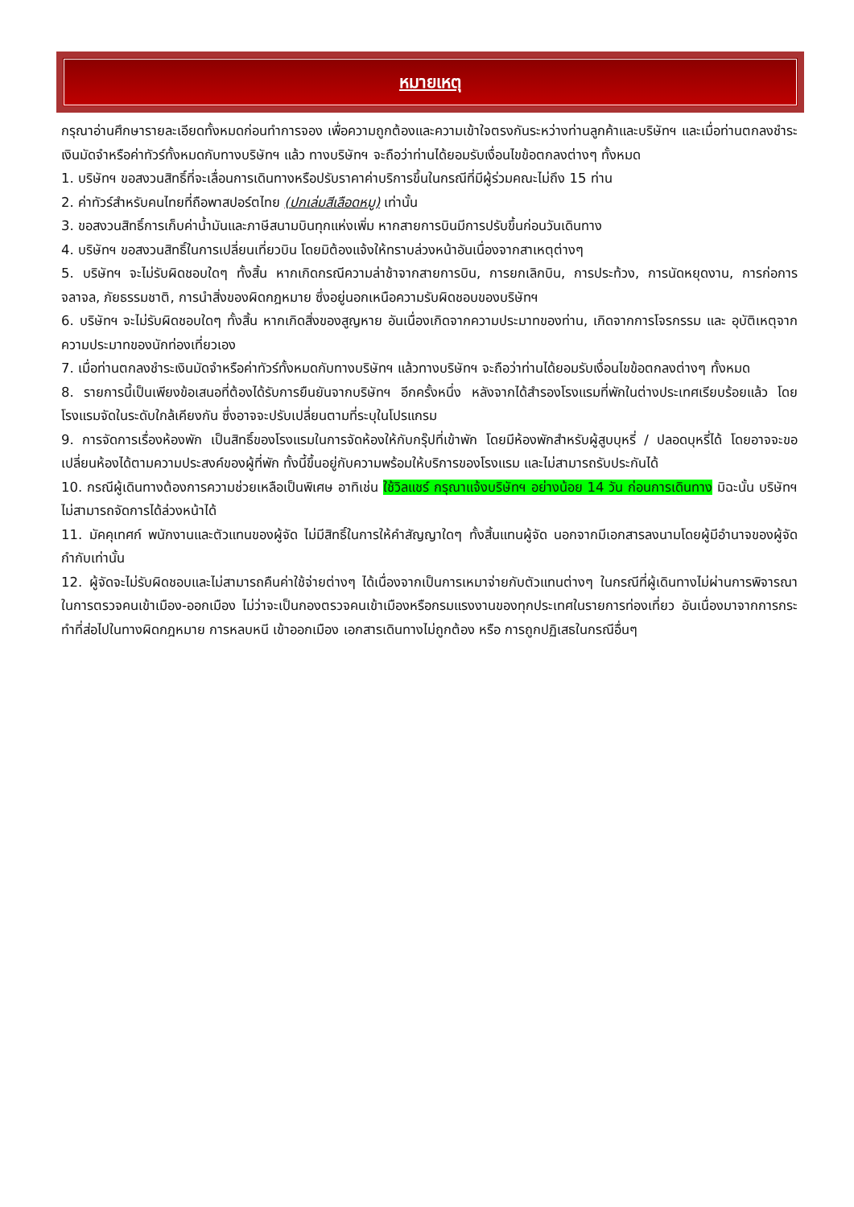หมายเหตุ
กรุณาอ่านศึกษารายละเอียดทั้งหมดก่อนทำการจอง เพื่อความถูกต้องและความเข้าใจตรงกันระหว่างท่านลูกค้าและบริษัทฯ และเมื่อท่านตกลงชำระเงินมัดจำหรือค่าทัวร์ทั้งหมดกับทางบริษัทฯ แล้ว ทางบริษัทฯ จะถือว่าท่านได้ยอมรับเงื่อนไขข้อตกลงต่างๆ ทั้งหมด
1. บริษัทฯ ขอสงวนสิทธิ์ที่จะเลื่อนการเดินทางหรือปรับราคาค่าบริการขึ้นในกรณีที่มีผู้ร่วมคณะไม่ถึง 15 ท่าน
2. ค่าทัวร์สำหรับคนไทยที่ถือพาสปอร์ตไทย (ปกเล่มสีเลือดหมู) เท่านั้น
3. ขอสงวนสิทธิ์การเก็บค่าน้ำมันและภาษีสนามบินทุกแห่งเพิ่ม หากสายการบินมีการปรับขึ้นก่อนวันเดินทาง
4. บริษัทฯ ขอสงวนสิทธิ์ในการเปลี่ยนเที่ยวบิน โดยมิต้องแจ้งให้ทราบล่วงหน้าอันเนื่องจากสาเหตุต่างๆ
5. บริษัทฯ จะไม่รับผิดชอบใดๆ ทั้งสิ้น หากเกิดกรณีความล่าช้าจากสายการบิน, การยกเลิกบิน, การประท้วง, การนัดหยุดงาน, การก่อการจลาจล, ภัยธรรมชาติ, การนำสิ่งของผิดกฎหมาย ซึ่งอยู่นอกเหนือความรับผิดชอบของบริษัทฯ
6. บริษัทฯ จะไม่รับผิดชอบใดๆ ทั้งสิ้น หากเกิดสิ่งของสูญหาย อันเนื่องเกิดจากความประมาทของท่าน, เกิดจากการโจรกรรม และ อุบัติเหตุจากความประมาทของนักท่องเที่ยวเอง
7. เมื่อท่านตกลงชำระเงินมัดจำหรือค่าทัวร์ทั้งหมดกับทางบริษัทฯ แล้วทางบริษัทฯ จะถือว่าท่านได้ยอมรับเงื่อนไขข้อตกลงต่างๆ ทั้งหมด
8. รายการนี้เป็นเพียงข้อเสนอที่ต้องได้รับการยืนยันจากบริษัทฯ อีกครั้งหนึ่ง หลังจากได้สำรองโรงแรมที่พักในต่างประเทศเรียบร้อยแล้ว โดยโรงแรมจัดในระดับใกล้เคียงกัน ซึ่งอาจจะปรับเปลี่ยนตามที่ระบุในโปรแกรม
9. การจัดการเรื่องห้องพัก เป็นสิทธิ์ของโรงแรมในการจัดห้องให้กับกรุ๊ปที่เข้าพัก โดยมีห้องพักสำหรับผู้สูบบุหรี่ / ปลอดบุหรี่ได้ โดยอาจจะขอเปลี่ยนห้องได้ตามความประสงค์ของผู้ที่พัก ทั้งนี้ขึ้นอยู่กับความพร้อมให้บริการของโรงแรม และไม่สามารถรับประกันได้
10. กรณีผู้เดินทางต้องการความช่วยเหลือเป็นพิเศษ อาทิเช่น ใช้วิลแชร์ กรุณาแจ้งบริษัทฯ อย่างน้อย 14 วัน ก่อนการเดินทาง มิฉะนั้น บริษัทฯ ไม่สามารถจัดการได้ล่วงหน้าได้
11. มัคคุเทศก์ พนักงานและตัวแทนของผู้จัด ไม่มีสิทธิ์ในการให้คำสัญญาใดๆ ทั้งสิ้นแทนผู้จัด นอกจากมีเอกสารลงนามโดยผู้มีอำนาจของผู้จัดกำกับเท่านั้น
12. ผู้จัดจะไม่รับผิดชอบและไม่สามารถคืนค่าใช้จ่ายต่างๆ ได้เนื่องจากเป็นการเหมาจ่ายกับตัวแทนต่างๆ ในกรณีที่ผู้เดินทางไม่ผ่านการพิจารณาในการตรวจคนเข้าเมือง-ออกเมือง ไม่ว่าจะเป็นกองตรวจคนเข้าเมืองหรือกรมแรงงานของทุกประเทศในรายการท่องเที่ยว อันเนื่องมาจากการกระทำที่ส่อไปในทางผิดกฎหมาย การหลบหนี เข้าออกเมือง เอกสารเดินทางไม่ถูกต้อง หรือ การถูกปฏิเสธในกรณีอื่นๆ